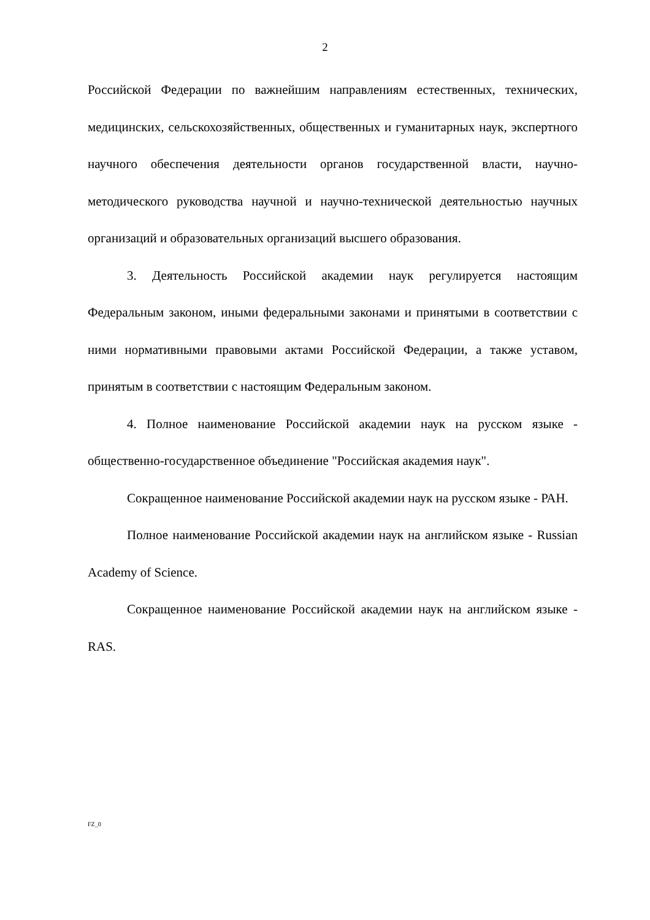2
Российской Федерации по важнейшим направлениям естественных, технических, медицинских, сельскохозяйственных, общественных и гуманитарных наук, экспертного научного обеспечения деятельности органов государственной власти, научно-методического руководства научной и научно-технической деятельностью научных организаций и образовательных организаций высшего образования.
3. Деятельность Российской академии наук регулируется настоящим Федеральным законом, иными федеральными законами и принятыми в соответствии с ними нормативными правовыми актами Российской Федерации, а также уставом, принятым в соответствии с настоящим Федеральным законом.
4. Полное наименование Российской академии наук на русском языке - общественно-государственное объединение "Российская академия наук".
Сокращенное наименование Российской академии наук на русском языке - РАН.
Полное наименование Российской академии наук на английском языке - Russian Academy of Science.
Сокращенное наименование Российской академии наук на английском языке - RAS.
FZ_0